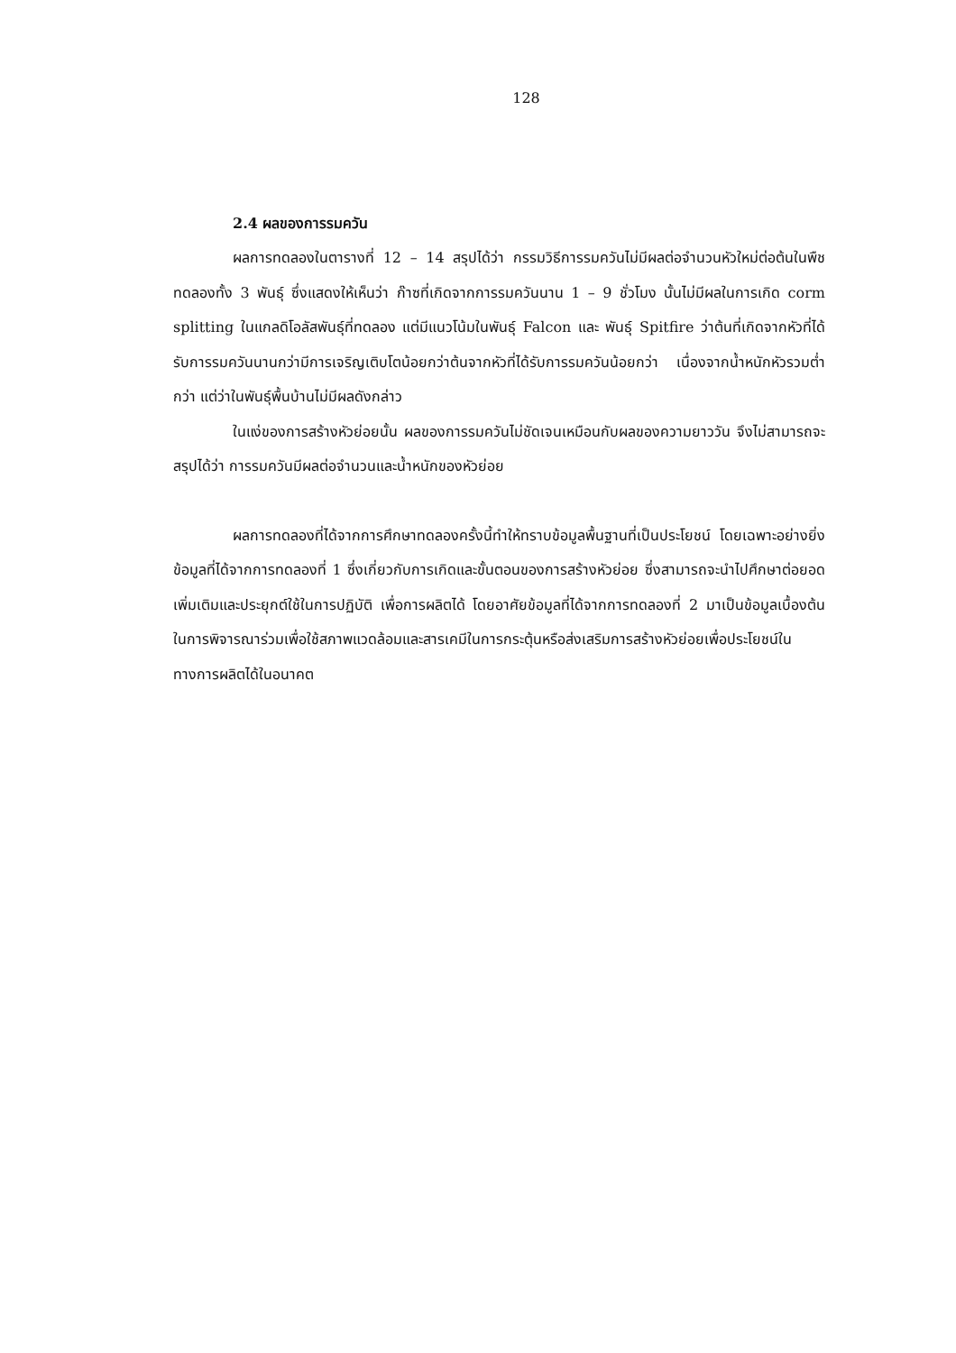128
2.4 ผลของการรมควัน
ผลการทดลองในตารางที่ 12 – 14 สรุปได้ว่า กรรมวิธีการรมควันไม่มีผลต่อจำนวนหัวใหม่ต่อต้นในพืชทดลองทั้ง 3 พันธุ์ ซึ่งแสดงให้เห็นว่า ก๊าซที่เกิดจากการรมควันนาน 1 – 9 ชั่วโมง นั้นไม่มีผลในการเกิด corm splitting ในแกลดิโอลัสพันธุ์ที่ทดลอง แต่มีแนวโน้มในพันธุ์ Falcon และ พันธุ์ Spitfire ว่าต้นที่เกิดจากหัวที่ได้รับการรมควันนานกว่ามีการเจริญเติบโตน้อยกว่าต้นจากหัวที่ได้รับการรมควันน้อยกว่า เนื่องจากน้ำหนักหัวรวมต่ำกว่า แต่ว่าในพันธุ์พื้นบ้านไม่มีผลดังกล่าว
ในแง่ของการสร้างหัวย่อยนั้น ผลของการรมควันไม่ชัดเจนเหมือนกับผลของความยาววัน จึงไม่สามารถจะสรุปได้ว่า การรมควันมีผลต่อจำนวนและน้ำหนักของหัวย่อย
ผลการทดลองที่ได้จากการศึกษาทดลองครั้งนี้ทำให้ทราบข้อมูลพื้นฐานที่เป็นประโยชน์ โดยเฉพาะอย่างยิ่งข้อมูลที่ได้จากการทดลองที่ 1 ซึ่งเกี่ยวกับการเกิดและขั้นตอนของการสร้างหัวย่อย ซึ่งสามารถจะนำไปศึกษาต่อยอดเพิ่มเติมและประยุกต์ใช้ในการปฏิบัติ เพื่อการผลิตได้ โดยอาศัยข้อมูลที่ได้จากการทดลองที่ 2 มาเป็นข้อมูลเบื้องต้นในการพิจารณาร่วมเพื่อใช้สภาพแวดล้อมและสารเคมีในการกระตุ้นหรือส่งเสริมการสร้างหัวย่อยเพื่อประโยชน์ในทางการผลิตได้ในอนาคต